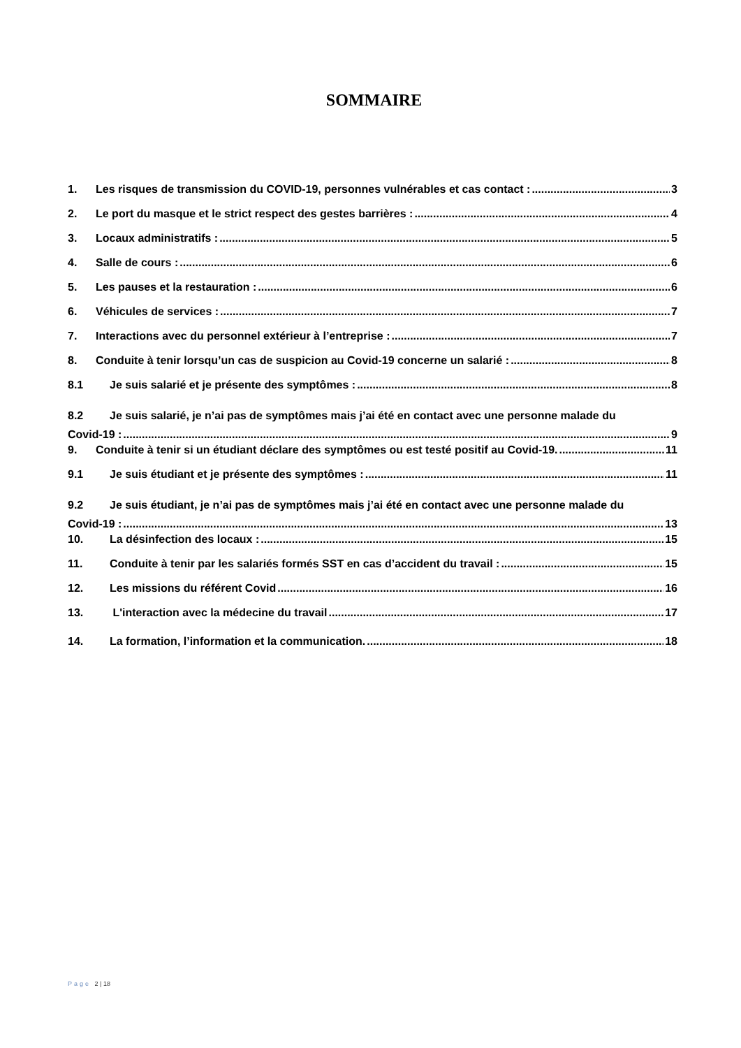SOMMAIRE
1. Les risques de transmission du COVID-19, personnes vulnérables et cas contact : 3
2. Le port du masque et le strict respect des gestes barrières : 4
3. Locaux administratifs : 5
4. Salle de cours : 6
5. Les pauses et la restauration : 6
6. Véhicules de services : 7
7. Interactions avec du personnel extérieur à l’entreprise : 7
8. Conduite à tenir lorsqu’un cas de suspicion au Covid-19 concerne un salarié : 8
8.1 Je suis salarié et je présente des symptômes : 8
8.2 Je suis salarié, je n’ai pas de symptômes mais j’ai été en contact avec une personne malade du
Covid-19 : 9
9. Conduite à tenir si un étudiant déclare des symptômes ou est testé positif au Covid-19. 11
9.1 Je suis étudiant et je présente des symptômes : 11
9.2 Je suis étudiant, je n’ai pas de symptômes mais j’ai été en contact avec une personne malade du
Covid-19 : 13
10. La désinfection des locaux : 15
11. Conduite à tenir par les salariés formés SST en cas d’accident du travail : 15
12. Les missions du référent Covid 16
13. L'interaction avec la médecine du travail 17
14. La formation, l’information et la communication. 18
Page 2 | 18